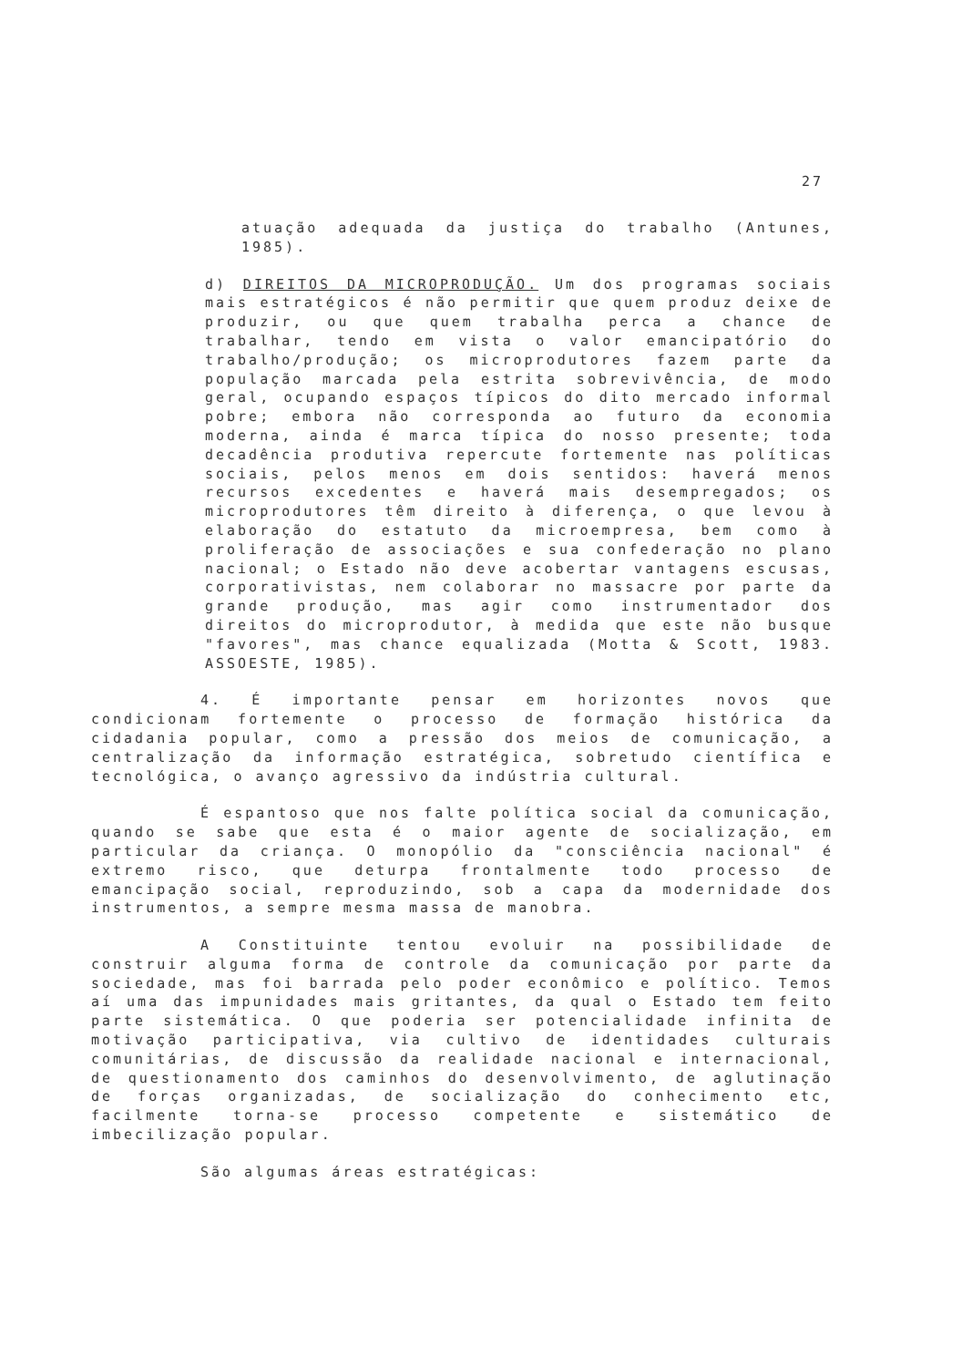27
atuação adequada da justiça do trabalho (Antunes, 1985).
d) DIREITOS DA MICROPRODUÇÃO. Um dos programas sociais mais estratégicos é não permitir que quem produz deixe de produzir, ou que quem trabalha perca a chance de trabalhar, tendo em vista o valor emancipatório do trabalho/produção; os microprodutores fazem parte da população marcada pela estrita sobrevivência, de modo geral, ocupando espaços típicos do dito mercado informal pobre; embora não corresponda ao futuro da economia moderna, ainda é marca típica do nosso presente; toda decadência produtiva repercute fortemente nas políticas sociais, pelos menos em dois sentidos: haverá menos recursos excedentes e haverá mais desempregados; os microprodutores têm direito à diferença, o que levou à elaboração do estatuto da microempresa, bem como à proliferação de associações e sua confederação no plano nacional; o Estado não deve acobertar vantagens escusas, corporativistas, nem colaborar no massacre por parte da grande produção, mas agir como instrumentador dos direitos do microprodutor, à medida que este não busque "favores", mas chance equalizada (Motta & Scott, 1983. ASSOESTE, 1985).
4. É importante pensar em horizontes novos que condicionam fortemente o processo de formação histórica da cidadania popular, como a pressão dos meios de comunicação, a centralização da informação estratégica, sobretudo científica e tecnológica, o avanço agressivo da indústria cultural.
É espantoso que nos falte política social da comunicação, quando se sabe que esta é o maior agente de socialização, em particular da criança. O monopólio da "consciência nacional" é extremo risco, que deturpa frontalmente todo processo de emancipação social, reproduzindo, sob a capa da modernidade dos instrumentos, a sempre mesma massa de manobra.
A Constituinte tentou evoluir na possibilidade de construir alguma forma de controle da comunicação por parte da sociedade, mas foi barrada pelo poder econômico e político. Temos aí uma das impunidades mais gritantes, da qual o Estado tem feito parte sistemática. O que poderia ser potencialidade infinita de motivação participativa, via cultivo de identidades culturais comunitárias, de discussão da realidade nacional e internacional, de questionamento dos caminhos do desenvolvimento, de aglutinação de forças organizadas, de socialização do conhecimento etc, facilmente torna-se processo competente e sistemático de imbecilização popular.
São algumas áreas estratégicas: